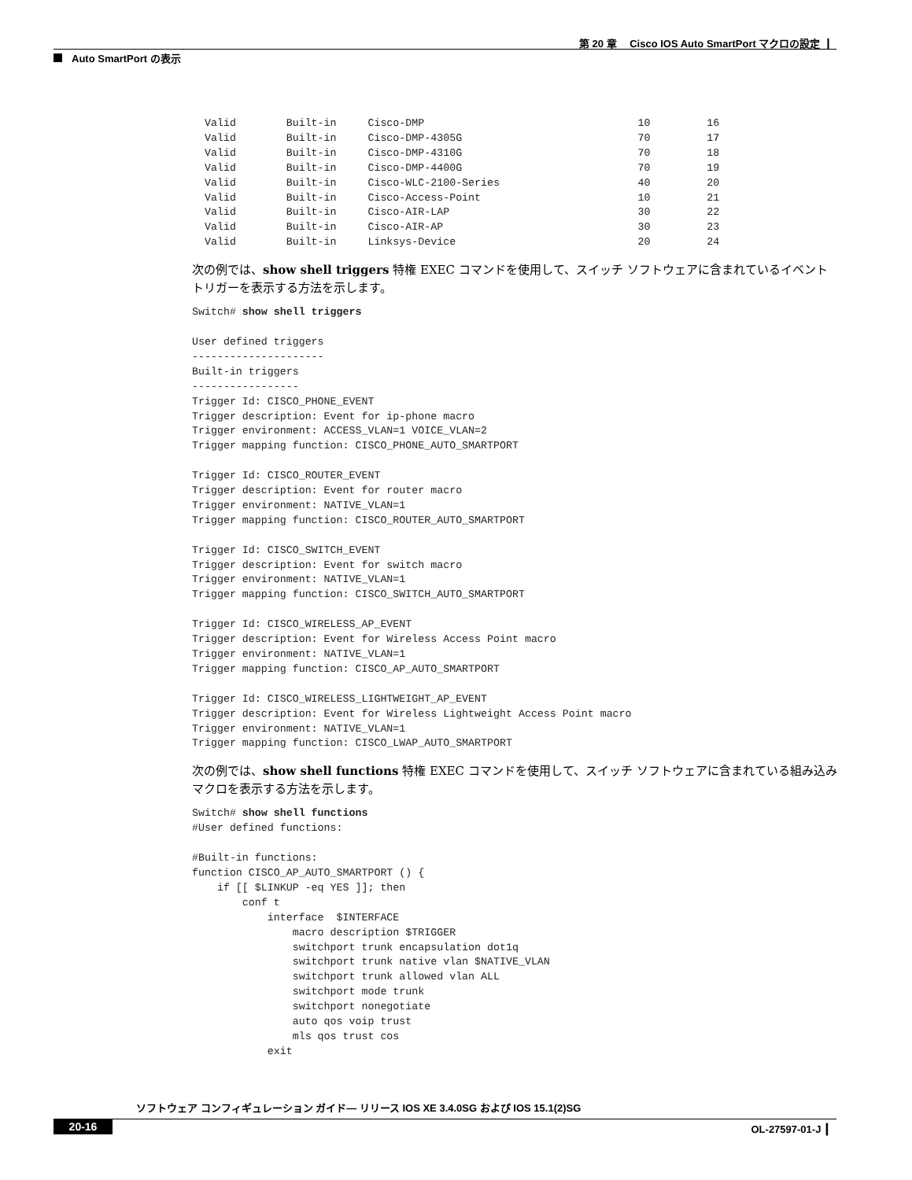第 20 章　 Cisco IOS Auto SmartPort マクロの設定 ┃
Auto SmartPort の表示
  Valid        Built-in     Cisco-DMP                                  10         16
  Valid        Built-in     Cisco-DMP-4305G                            70         17
  Valid        Built-in     Cisco-DMP-4310G                            70         18
  Valid        Built-in     Cisco-DMP-4400G                            70         19
  Valid        Built-in     Cisco-WLC-2100-Series                      40         20
  Valid        Built-in     Cisco-Access-Point                         10         21
  Valid        Built-in     Cisco-AIR-LAP                              30         22
  Valid        Built-in     Cisco-AIR-AP                               30         23
  Valid        Built-in     Linksys-Device                             20         24
次の例では、show shell triggers 特権 EXEC コマンドを使用して、スイッチ ソフトウェアに含まれているイベント トリガーを表示する方法を示します。
Switch# show shell triggers

User defined triggers
---------------------
Built-in triggers
-----------------
Trigger Id: CISCO_PHONE_EVENT
Trigger description: Event for ip-phone macro
Trigger environment: ACCESS_VLAN=1 VOICE_VLAN=2
Trigger mapping function: CISCO_PHONE_AUTO_SMARTPORT

Trigger Id: CISCO_ROUTER_EVENT
Trigger description: Event for router macro
Trigger environment: NATIVE_VLAN=1
Trigger mapping function: CISCO_ROUTER_AUTO_SMARTPORT

Trigger Id: CISCO_SWITCH_EVENT
Trigger description: Event for switch macro
Trigger environment: NATIVE_VLAN=1
Trigger mapping function: CISCO_SWITCH_AUTO_SMARTPORT

Trigger Id: CISCO_WIRELESS_AP_EVENT
Trigger description: Event for Wireless Access Point macro
Trigger environment: NATIVE_VLAN=1
Trigger mapping function: CISCO_AP_AUTO_SMARTPORT

Trigger Id: CISCO_WIRELESS_LIGHTWEIGHT_AP_EVENT
Trigger description: Event for Wireless Lightweight Access Point macro
Trigger environment: NATIVE_VLAN=1
Trigger mapping function: CISCO_LWAP_AUTO_SMARTPORT
次の例では、show shell functions 特権 EXEC コマンドを使用して、スイッチ ソフトウェアに含まれている組み込みマクロを表示する方法を示します。
Switch# show shell functions
#User defined functions:

#Built-in functions:
function CISCO_AP_AUTO_SMARTPORT () {
    if [[ $LINKUP -eq YES ]]; then
        conf t
            interface  $INTERFACE
                macro description $TRIGGER
                switchport trunk encapsulation dot1q
                switchport trunk native vlan $NATIVE_VLAN
                switchport trunk allowed vlan ALL
                switchport mode trunk
                switchport nonegotiate
                auto qos voip trust
                mls qos trust cos
            exit
ソフトウェア コンフィギュレーション ガイド— リリース IOS XE 3.4.0SG および IOS 15.1(2)SG
20-16 OL-27597-01-J ┃